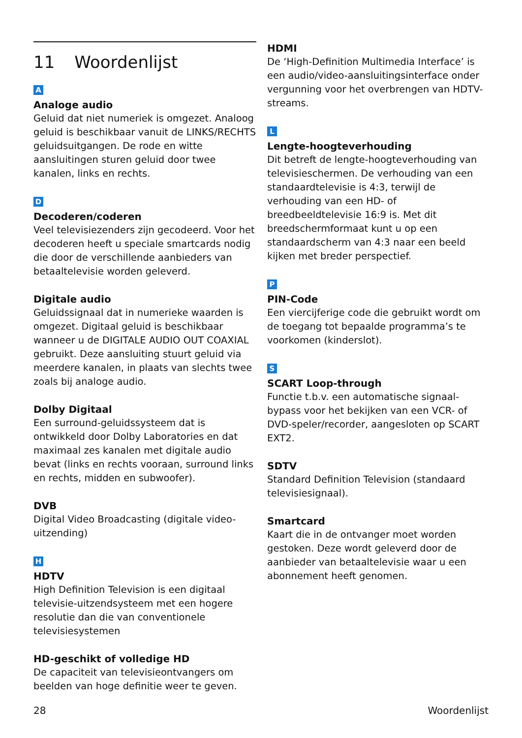11 Woordenlijst
A
Analoge audio
Geluid dat niet numeriek is omgezet. Analoog geluid is beschikbaar vanuit de LINKS/RECHTS geluidsuitgangen. De rode en witte aansluitingen sturen geluid door twee kanalen, links en rechts.
D
Decoderen/coderen
Veel televisiezenders zijn gecodeerd. Voor het decoderen heeft u speciale smartcards nodig die door de verschillende aanbieders van betaaltelevisie worden geleverd.
Digitale audio
Geluidssignaal dat in numerieke waarden is omgezet. Digitaal geluid is beschikbaar wanneer u de DIGITALE AUDIO OUT COAXIAL gebruikt. Deze aansluiting stuurt geluid via meerdere kanalen, in plaats van slechts twee zoals bij analoge audio.
Dolby Digitaal
Een surround-geluidssysteem dat is ontwikkeld door Dolby Laboratories en dat maximaal zes kanalen met digitale audio bevat (links en rechts vooraan, surround links en rechts, midden en subwoofer).
DVB
Digital Video Broadcasting (digitale video-uitzending)
H
HDTV
High Definition Television is een digitaal televisie-uitzendsysteem met een hogere resolutie dan die van conventionele televisiesystemen
HD-geschikt of volledige HD
De capaciteit van televisieontvangers om beelden van hoge definitie weer te geven.
HDMI
De ‘High-Definition Multimedia Interface’ is een audio/video-aansluitingsinterface onder vergunning voor het overbrengen van HDTV-streams.
L
Lengte-hoogteverhouding
Dit betreft de lengte-hoogteverhouding van televisieschermen. De verhouding van een standaardtelevisie is 4:3, terwijl de verhouding van een HD- of breedbeeldtelevisie 16:9 is. Met dit breedschermformaat kunt u op een standaardscherm van 4:3 naar een beeld kijken met breder perspectief.
P
PIN-Code
Een viercijferige code die gebruikt wordt om de toegang tot bepaalde programma’s te voorkomen (kinderslot).
S
SCART Loop-through
Functie t.b.v. een automatische signaal-bypass voor het bekijken van een VCR- of DVD-speler/recorder, aangesloten op SCART EXT2.
SDTV
Standard Definition Television (standaard televisiesignaal).
Smartcard
Kaart die in de ontvanger moet worden gestoken. Deze wordt geleverd door de aanbieder van betaaltelevisie waar u een abonnement heeft genomen.
28 Woordenlijst